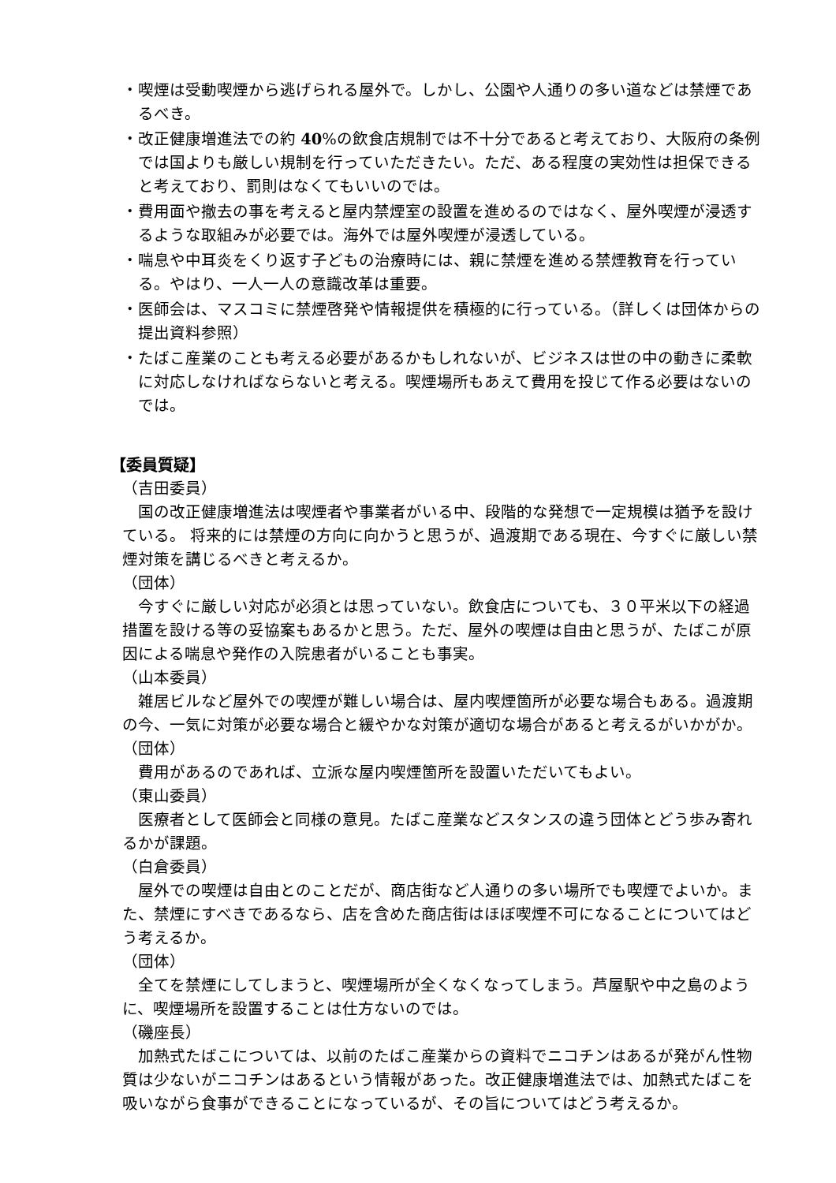・喫煙は受動喫煙から逃げられる屋外で。しかし、公園や人通りの多い道などは禁煙であるべき。
・改正健康増進法での約 40%の飲食店規制では不十分であると考えており、大阪府の条例では国よりも厳しい規制を行っていただきたい。ただ、ある程度の実効性は担保できると考えており、罰則はなくてもいいのでは。
・費用面や撤去の事を考えると屋内禁煙室の設置を進めるのではなく、屋外喫煙が浸透するような取組みが必要では。海外では屋外喫煙が浸透している。
・喘息や中耳炎をくり返す子どもの治療時には、親に禁煙を進める禁煙教育を行っている。やはり、一人一人の意識改革は重要。
・医師会は、マスコミに禁煙啓発や情報提供を積極的に行っている。（詳しくは団体からの提出資料参照）
・たばこ産業のことも考える必要があるかもしれないが、ビジネスは世の中の動きに柔軟に対応しなければならないと考える。喫煙場所もあえて費用を投じて作る必要はないのでは。
【委員質疑】
（吉田委員）
国の改正健康増進法は喫煙者や事業者がいる中、段階的な発想で一定規模は猶予を設けている。 将来的には禁煙の方向に向かうと思うが、過渡期である現在、今すぐに厳しい禁煙対策を講じるべきと考えるか。
（団体）
今すぐに厳しい対応が必須とは思っていない。飲食店についても、３０平米以下の経過措置を設ける等の妥協案もあるかと思う。ただ、屋外の喫煙は自由と思うが、たばこが原因による喘息や発作の入院患者がいることも事実。
（山本委員）
雑居ビルなど屋外での喫煙が難しい場合は、屋内喫煙箇所が必要な場合もある。過渡期の今、一気に対策が必要な場合と緩やかな対策が適切な場合があると考えるがいかがか。
（団体）
費用があるのであれば、立派な屋内喫煙箇所を設置いただいてもよい。
（東山委員）
医療者として医師会と同様の意見。たばこ産業などスタンスの違う団体とどう歩み寄れるかが課題。
（白倉委員）
屋外での喫煙は自由とのことだが、商店街など人通りの多い場所でも喫煙でよいか。また、禁煙にすべきであるなら、店を含めた商店街はほぼ喫煙不可になることについてはどう考えるか。
（団体）
全てを禁煙にしてしまうと、喫煙場所が全くなくなってしまう。芦屋駅や中之島のように、喫煙場所を設置することは仕方ないのでは。
（磯座長）
加熱式たばこについては、以前のたばこ産業からの資料でニコチンはあるが発がん性物質は少ないがニコチンはあるという情報があった。改正健康増進法では、加熱式たばこを吸いながら食事ができることになっているが、その旨についてはどう考えるか。